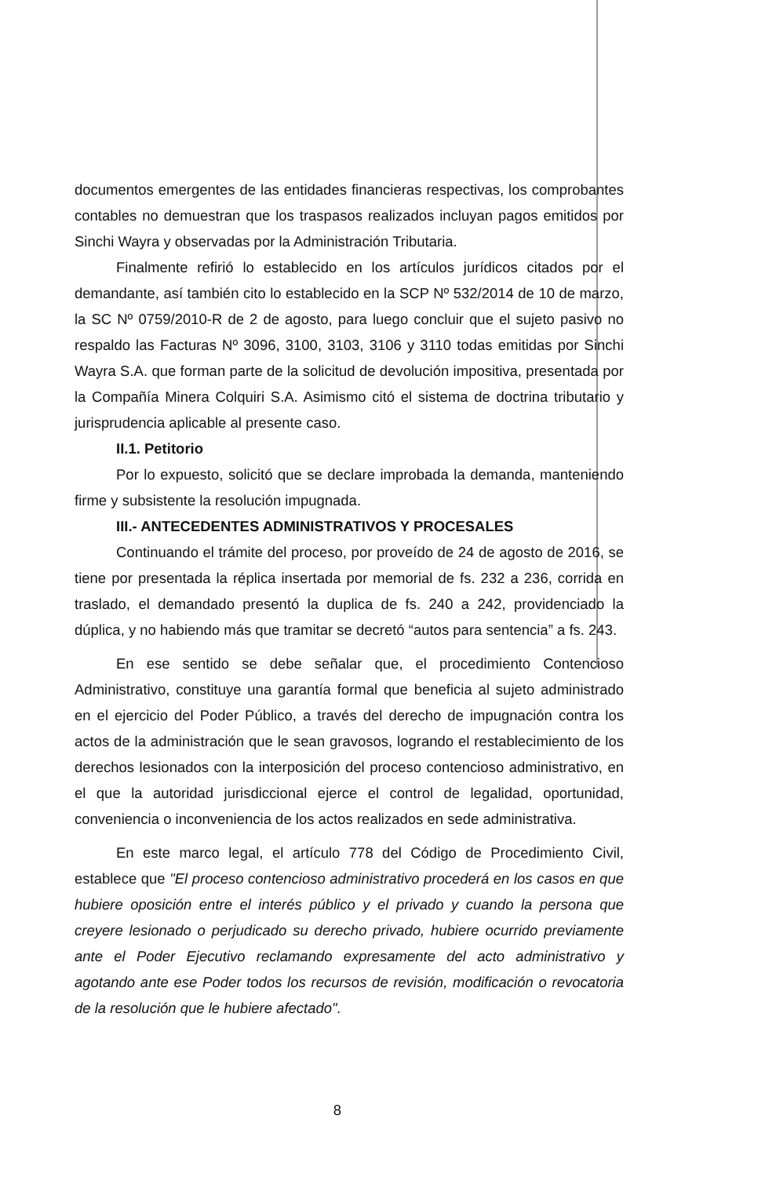documentos emergentes de las entidades financieras respectivas, los comprobantes contables no demuestran que los traspasos realizados incluyan pagos emitidos por Sinchi Wayra y observadas por la Administración Tributaria.
Finalmente refirió lo establecido en los artículos jurídicos citados por el demandante, así también cito lo establecido en la SCP Nº 532/2014 de 10 de marzo, la SC Nº 0759/2010-R de 2 de agosto, para luego concluir que el sujeto pasivo no respaldo las Facturas Nº 3096, 3100, 3103, 3106 y 3110 todas emitidas por Sinchi Wayra S.A. que forman parte de la solicitud de devolución impositiva, presentada por la Compañía Minera Colquiri S.A. Asimismo citó el sistema de doctrina tributario y jurisprudencia aplicable al presente caso.
II.1. Petitorio
Por lo expuesto, solicitó que se declare improbada la demanda, manteniendo firme y subsistente la resolución impugnada.
III.- ANTECEDENTES ADMINISTRATIVOS Y PROCESALES
Continuando el trámite del proceso, por proveído de 24 de agosto de 2016, se tiene por presentada la réplica insertada por memorial de fs. 232 a 236, corrida en traslado, el demandado presentó la duplica de fs. 240 a 242, providenciado la dúplica, y no habiendo más que tramitar se decretó “autos para sentencia” a fs. 243.
En ese sentido se debe señalar que, el procedimiento Contencioso Administrativo, constituye una garantía formal que beneficia al sujeto administrado en el ejercicio del Poder Público, a través del derecho de impugnación contra los actos de la administración que le sean gravosos, logrando el restablecimiento de los derechos lesionados con la interposición del proceso contencioso administrativo, en el que la autoridad jurisdiccional ejerce el control de legalidad, oportunidad, conveniencia o inconveniencia de los actos realizados en sede administrativa.
En este marco legal, el artículo 778 del Código de Procedimiento Civil, establece que "El proceso contencioso administrativo procederá en los casos en que hubiere oposición entre el interés público y el privado y cuando la persona que creyere lesionado o perjudicado su derecho privado, hubiere ocurrido previamente ante el Poder Ejecutivo reclamando expresamente del acto administrativo y agotando ante ese Poder todos los recursos de revisión, modificación o revocatoria de la resolución que le hubiere afectado".
8